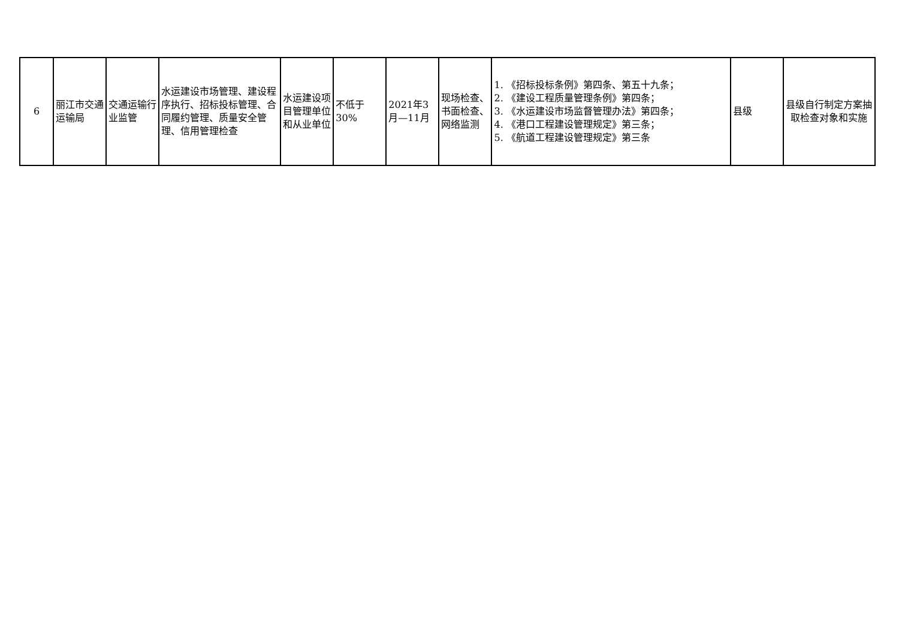| 6 | 丽江市交通运输局 | 交通运输行业监管 | 水运建设市场管理、建设程序执行、招标投标管理、合同履约管理、质量安全管理、信用管理检查 | 水运建设项目管理单位和从业单位 | 不低于30% | 2021年3月—11月 | 现场检查、书面检查、网络监测 | 1. 《招标投标条例》第四条、第五十九条； 2. 《建设工程质量管理条例》第四条； 3. 《水运建设市场监督管理办法》第四条； 4. 《港口工程建设管理规定》第三条； 5. 《航道工程建设管理规定》第三条 | 县级 | 县级自行制定方案抽取检查对象和实施 |